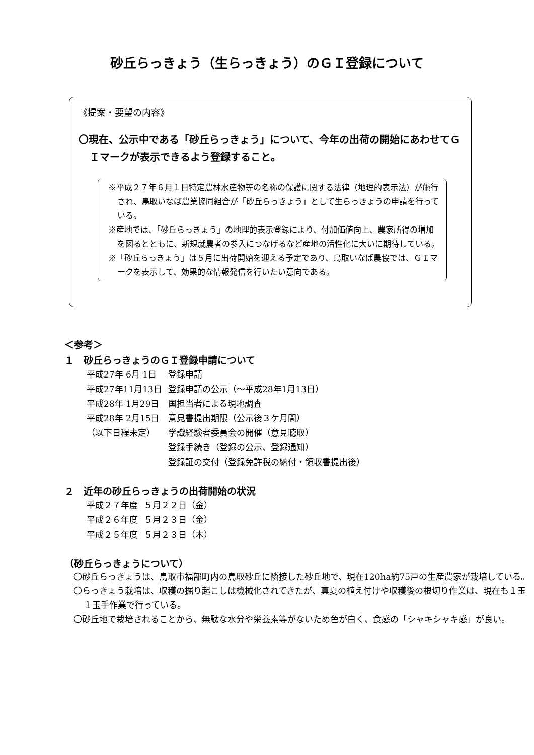砂丘らっきょう（生らっきょう）のＧＩ登録について
《提案・要望の内容》
〇現在、公示中である「砂丘らっきょう」について、今年の出荷の開始にあわせてＧＩマークが表示できるよう登録すること。
※平成２７年６月１日特定農林水産物等の名称の保護に関する法律（地理的表示法）が施行され、鳥取いなば農業協同組合が「砂丘らっきょう」として生らっきょうの申請を行っている。
※産地では、「砂丘らっきょう」の地理的表示登録により、付加価値向上、農家所得の増加を図るとともに、新規就農者の参入につなげるなど産地の活性化に大いに期待している。
※「砂丘らっきょう」は５月に出荷開始を迎える予定であり、鳥取いなば農協では、ＧＩマークを表示して、効果的な情報発信を行いたい意向である。
＜参考＞
１　砂丘らっきょうのＧＩ登録申請について
| 平成27年 6月 1日 | 登録申請 |
| 平成27年11月13日 | 登録申請の公示（～平成28年1月13日） |
| 平成28年 1月29日 | 国担当者による現地調査 |
| 平成28年 2月15日 | 意見書提出期限（公示後３ケ月間） |
| （以下日程未定） | 学識経験者委員会の開催（意見聴取） |
| | 登録手続き（登録の公示、登録通知） |
| | 登録証の交付（登録免許税の納付・領収書提出後） |
２　近年の砂丘らっきょうの出荷開始の状況
| 平成２７年度 | ５月２２日（金） |
| 平成２６年度 | ５月２３日（金） |
| 平成２５年度 | ５月２３日（木） |
（砂丘らっきょうについて）
〇砂丘らっきょうは、鳥取市福部町内の鳥取砂丘に隣接した砂丘地で、現在120ha約75戸の生産農家が栽培している。
〇らっきょう栽培は、収穫の掘り起こしは機械化されてきたが、真夏の植え付けや収穫後の根切り作業は、現在も１玉１玉手作業で行っている。
〇砂丘地で栽培されることから、無駄な水分や栄養素等がないため色が白く、食感の「シャキシャキ感」が良い。